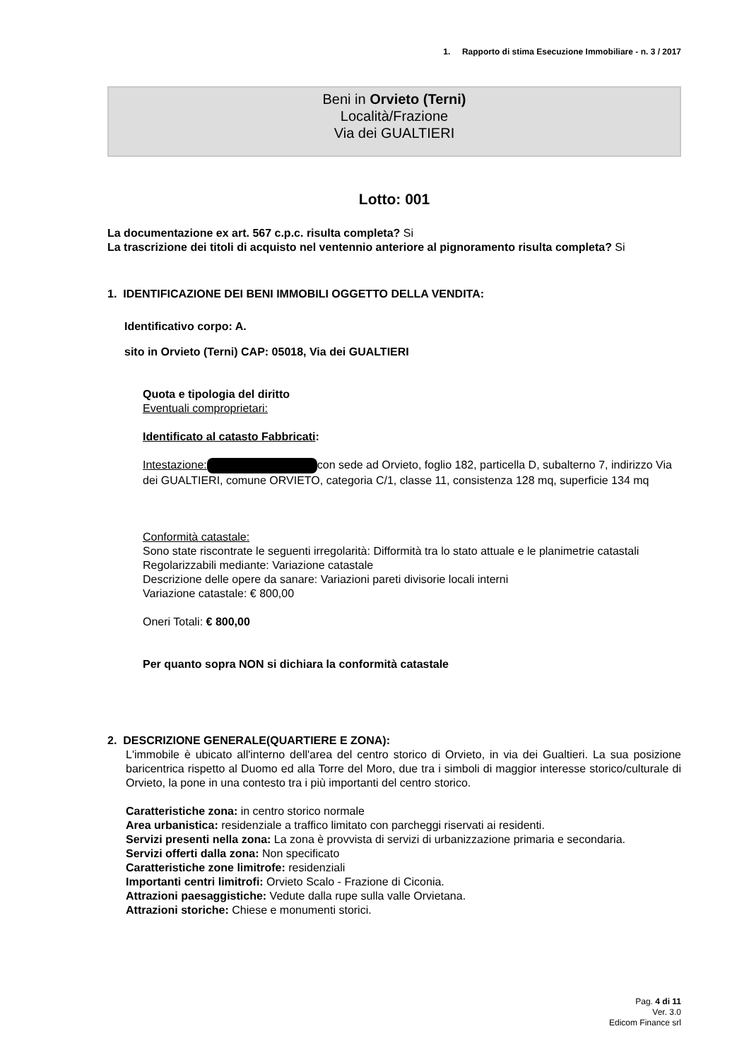1. Rapporto di stima Esecuzione Immobiliare - n. 3 / 2017
Beni in Orvieto (Terni)
Località/Frazione
Via dei GUALTIERI
Lotto: 001
La documentazione ex art. 567 c.p.c. risulta completa? Si
La trascrizione dei titoli di acquisto nel ventennio anteriore al pignoramento risulta completa? Si
1. IDENTIFICAZIONE DEI BENI IMMOBILI OGGETTO DELLA VENDITA:
Identificativo corpo: A.
sito in Orvieto (Terni) CAP: 05018, Via dei GUALTIERI
Quota e tipologia del diritto
Eventuali comproprietari:
Identificato al catasto Fabbricati:
Intestazione: con sede ad Orvieto, foglio 182, particella D, subalterno 7, indirizzo Via dei GUALTIERI, comune ORVIETO, categoria C/1, classe 11, consistenza 128 mq, superficie 134 mq
Conformità catastale:
Sono state riscontrate le seguenti irregolarità: Difformità tra lo stato attuale e le planimetrie catastali
Regolarizzabili mediante: Variazione catastale
Descrizione delle opere da sanare: Variazioni pareti divisorie locali interni
Variazione catastale: € 800,00
Oneri Totali: € 800,00
Per quanto sopra NON si dichiara la conformità catastale
2. DESCRIZIONE GENERALE(QUARTIERE E ZONA):
L'immobile è ubicato all'interno dell'area del centro storico di Orvieto, in via dei Gualtieri. La sua posizione baricentrica rispetto al Duomo ed alla Torre del Moro, due tra i simboli di maggior interesse storico/culturale di Orvieto, la pone in una contesto tra i più importanti del centro storico.
Caratteristiche zona: in centro storico normale
Area urbanistica: residenziale a traffico limitato con parcheggi riservati ai residenti.
Servizi presenti nella zona: La zona è provvista di servizi di urbanizzazione primaria e secondaria.
Servizi offerti dalla zona: Non specificato
Caratteristiche zone limitrofe: residenziali
Importanti centri limitrofi: Orvieto Scalo - Frazione di Ciconia.
Attrazioni paesaggistiche: Vedute dalla rupe sulla valle Orvietana.
Attrazioni storiche: Chiese e monumenti storici.
Pag. 4 di 11
Ver. 3.0
Edicom Finance srl